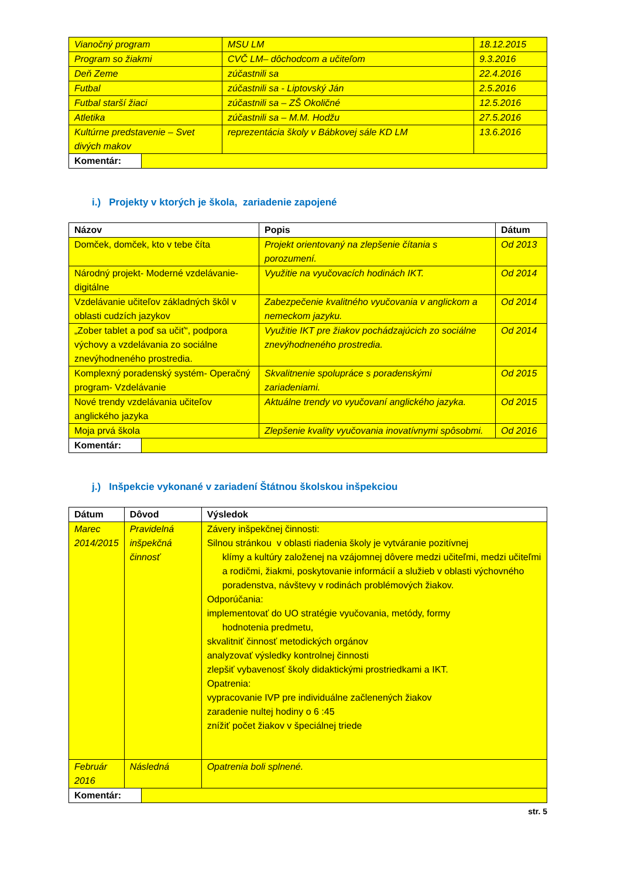| Vianočný program | MSU LM | 18.12.2015 |
| Program so žiakmi | CVČ LM– dôchodcom a učiteľom | 9.3.2016 |
| Deň Zeme | zúčastnili sa | 22.4.2016 |
| Futbal | zúčastnili sa - Liptovský Ján | 2.5.2016 |
| Futbal starší žiaci | zúčastnili sa – ZŠ Okoličné | 12.5.2016 |
| Atletika | zúčastnili sa – M.M. Hodžu | 27.5.2016 |
| Kultúrne predstavenie – Svet divých makov | reprezentácia školy v Bábkovej sále KD LM | 13.6.2016 |
| Komentár: | |
i.) Projekty v ktorých je škola, zariadenie zapojené
| Názov | Popis | Dátum |
| --- | --- | --- |
| Domček, domček, kto v tebe číta | Projekt orientovaný na zlepšenie čítania s porozumení. | Od 2013 |
| Národný projekt- Moderné vzdelávanie- digitálne | Využitie na vyučovacích hodinách IKT. | Od 2014 |
| Vzdelávanie učiteľov základných škôl v oblasti cudzích jazykov | Zabezpečenie kvalitného vyučovania v anglickom a nemeckom jazyku. | Od 2014 |
| „Zober tablet a poď sa učiť“, podpora výchovy a vzdelávania zo sociálne znevýhodneného prostredia. | Využitie IKT pre žiakov pochádzajúcich zo sociálne znevýhodneného prostredia. | Od 2014 |
| Komplexný poradenský systém- Operačný program- Vzdelávanie | Skvalitnenie spolupráce s poradenskými zariadeniami. | Od 2015 |
| Nové trendy vzdelávania učiteľov anglického jazyka | Aktuálne trendy vo vyučovaní anglického jazyka. | Od 2015 |
| Moja prvá škola | Zlepšenie kvality vyučovania inovatívnymi spôsobmi. | Od 2016 |
| Komentár: | |
j.) Inšpekcie vykonané v zariadení Štátnou školskou inšpekciou
| Dátum | Dôvod | Výsledok |
| --- | --- | --- |
| Marec 2014/2015 | Pravidelná inšpekčná činnosť | Závery inšpekčnej činnosti: Silnou stránkou v oblasti riadenia školy je vytváranie pozitívnej klímy a kultúry založenej na vzájomnej dôvere medzi učiteľmi, medzi učiteľmi a rodičmi, žiakmi, poskytovanie informácií a služieb v oblasti výchovného poradenstva, návštevy v rodinách problémových žiakov. Odporúčania: implementovať do UO stratégie vyučovania, metódy, formy hodnotenia predmetu, skvalitniť činnosť metodických orgánov analyzovať výsledky kontrolnej činnosti zlepšiť vybavenosť školy didaktickými prostriedkami a IKT. Opatrenia: vypracovanie IVP pre individuálne začlenených žiakov zaradenie nultej hodiny o 6 :45 znížiť počet žiakov v špeciálnej triede |
| Február 2016 | Následná | Opatrenia boli splnené. |
| Komentár: | |
str. 5